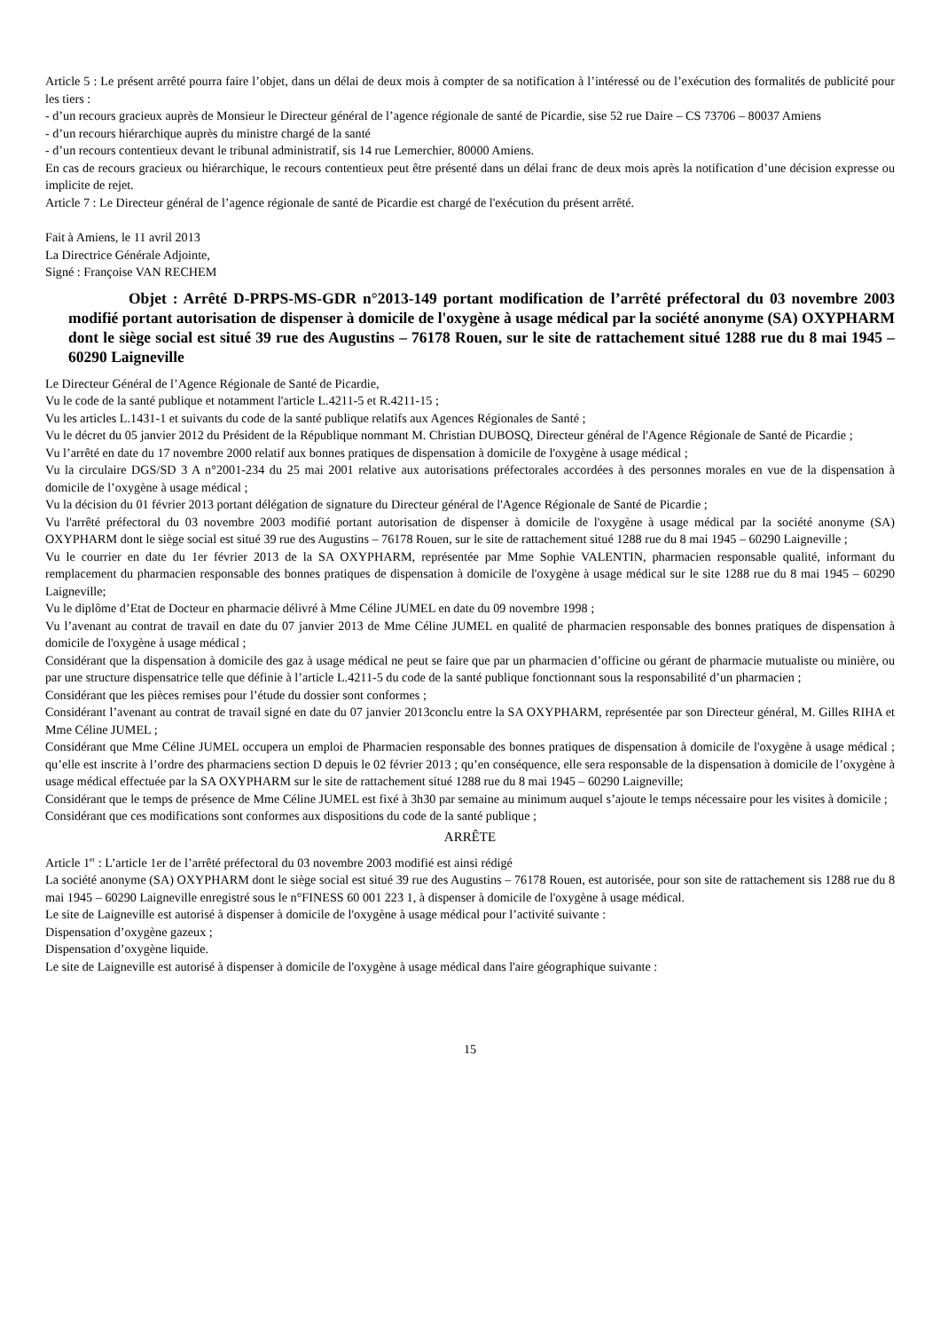Article 5 : Le présent arrêté pourra faire l’objet, dans un délai de deux mois à compter de sa notification à l’intéressé ou de l’exécution des formalités de publicité pour les tiers :
- d’un recours gracieux auprès de Monsieur le Directeur général de l’agence régionale de santé de Picardie, sise 52 rue Daire – CS 73706 – 80037 Amiens
- d’un recours hiérarchique auprès du ministre chargé de la santé
- d’un recours contentieux devant le tribunal administratif, sis 14 rue Lemerchier, 80000 Amiens.
En cas de recours gracieux ou hiérarchique, le recours contentieux peut être présenté dans un délai franc de deux mois après la notification d’une décision expresse ou implicite de rejet.
Article 7 : Le Directeur général de l’agence régionale de santé de Picardie est chargé de l'exécution du présent arrêté.
Fait à Amiens, le 11 avril 2013
La Directrice Générale Adjointe,
Signé : Françoise VAN RECHEM
Objet : Arrêté D-PRPS-MS-GDR n°2013-149 portant modification de l’arrêté préfectoral du 03 novembre 2003 modifié portant autorisation de dispenser à domicile de l'oxygène à usage médical par la société anonyme (SA) OXYPHARM dont le siège social est situé 39 rue des Augustins – 76178 Rouen, sur le site de rattachement situé 1288 rue du 8 mai 1945 – 60290 Laigneville
Le Directeur Général de l’Agence Régionale de Santé de Picardie,
Vu le code de la santé publique et notamment l'article L.4211-5 et R.4211-15 ;
Vu les articles L.1431-1 et suivants du code de la santé publique relatifs aux Agences Régionales de Santé ;
Vu le décret du 05 janvier 2012 du Président de la République nommant M. Christian DUBOSQ, Directeur général de l'Agence Régionale de Santé de Picardie ;
Vu l’arrêté en date du 17 novembre 2000 relatif aux bonnes pratiques de dispensation à domicile de l'oxygène à usage médical ;
Vu la circulaire DGS/SD 3 A n°2001-234 du 25 mai 2001 relative aux autorisations préfectorales accordées à des personnes morales en vue de la dispensation à domicile de l’oxygène à usage médical ;
Vu la décision du 01 février 2013 portant délégation de signature du Directeur général de l'Agence Régionale de Santé de Picardie ;
Vu l'arrêté préfectoral du 03 novembre 2003 modifié portant autorisation de dispenser à domicile de l'oxygène à usage médical par la société anonyme (SA) OXYPHARM dont le siège social est situé 39 rue des Augustins – 76178 Rouen, sur le site de rattachement situé 1288 rue du 8 mai 1945 – 60290 Laigneville ;
Vu le courrier en date du 1er février 2013 de la SA OXYPHARM, représentée par Mme Sophie VALENTIN, pharmacien responsable qualité, informant du remplacement du pharmacien responsable des bonnes pratiques de dispensation à domicile de l'oxygène à usage médical sur le site 1288 rue du 8 mai 1945 – 60290 Laigneville;
Vu le diplôme d’Etat de Docteur en pharmacie délivré à Mme Céline JUMEL en date du 09 novembre 1998 ;
Vu l’avenant au contrat de travail en date du 07 janvier 2013 de Mme Céline JUMEL en qualité de pharmacien responsable des bonnes pratiques de dispensation à domicile de l'oxygène à usage médical ;
Considérant que la dispensation à domicile des gaz à usage médical ne peut se faire que par un pharmacien d’officine ou gérant de pharmacie mutualiste ou minière, ou par une structure dispensatrice telle que définie à l’article L.4211-5 du code de la santé publique fonctionnant sous la responsabilité d’un pharmacien ;
Considérant que les pièces remises pour l’étude du dossier sont conformes ;
Considérant l’avenant au contrat de travail signé en date du 07 janvier 2013conclu entre la SA OXYPHARM, représentée par son Directeur général, M. Gilles RIHA et Mme Céline JUMEL ;
Considérant que Mme Céline JUMEL occupera un emploi de Pharmacien responsable des bonnes pratiques de dispensation à domicile de l'oxygène à usage médical ; qu’elle est inscrite à l’ordre des pharmaciens section D depuis le 02 février 2013 ; qu’en conséquence, elle sera responsable de la dispensation à domicile de l’oxygène à usage médical effectuée par la SA OXYPHARM sur le site de rattachement situé 1288 rue du 8 mai 1945 – 60290 Laigneville;
Considérant que le temps de présence de Mme Céline JUMEL est fixé à 3h30 par semaine au minimum auquel s’ajoute le temps nécessaire pour les visites à domicile ;
Considérant que ces modifications sont conformes aux dispositions du code de la santé publique ;
ARRÊTE
Article 1<sup>er</sup> : L’article 1er de l’arrêté préfectoral du 03 novembre 2003 modifié est ainsi rédigé
La société anonyme (SA) OXYPHARM dont le siège social est situé 39 rue des Augustins – 76178 Rouen, est autorisée, pour son site de rattachement sis 1288 rue du 8 mai 1945 – 60290 Laigneville enregistré sous le n°FINESS 60 001 223 1, à dispenser à domicile de l'oxygène à usage médical.
Le site de Laigneville est autorisé à dispenser à domicile de l'oxygène à usage médical pour l’activité suivante :
Dispensation d’oxygène gazeux ;
Dispensation d’oxygène liquide.
Le site de Laigneville est autorisé à dispenser à domicile de l'oxygène à usage médical dans l'aire géographique suivante :
15